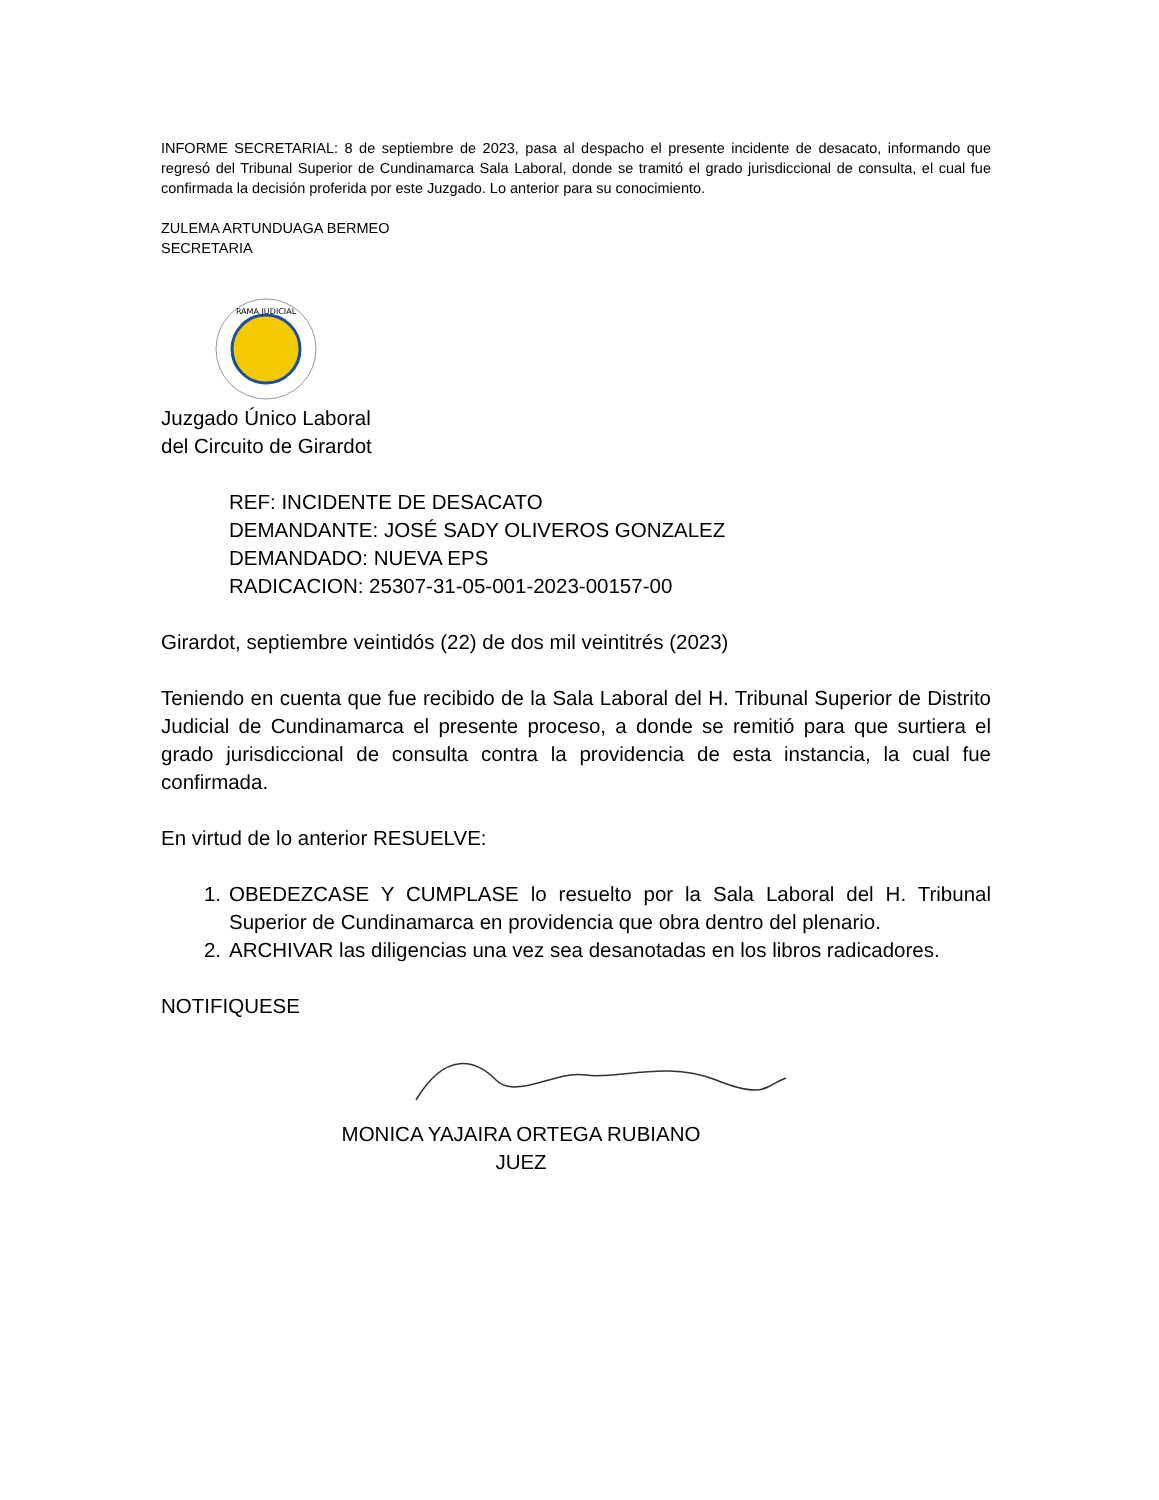INFORME SECRETARIAL: 8 de septiembre de 2023, pasa al despacho el presente incidente de desacato, informando que regresó del Tribunal Superior de Cundinamarca Sala Laboral, donde se tramitó el grado jurisdiccional de consulta, el cual fue confirmada la decisión proferida por este Juzgado. Lo anterior para su conocimiento.
ZULEMA ARTUNDUAGA BERMEO
SECRETARIA
RAMA JUDICIAL
Juzgado Único Laboral
del Circuito de Girardot
REF: INCIDENTE DE DESACATO
DEMANDANTE: JOSÉ SADY OLIVEROS GONZALEZ
DEMANDADO: NUEVA EPS
RADICACION: 25307-31-05-001-2023-00157-00
Girardot, septiembre veintidós (22) de dos mil veintitrés (2023)
Teniendo en cuenta que fue recibido de la Sala Laboral del H. Tribunal Superior de Distrito Judicial de Cundinamarca el presente proceso, a donde se remitió para que surtiera el grado jurisdiccional de consulta contra la providencia de esta instancia, la cual fue confirmada.
En virtud de lo anterior RESUELVE:
1. OBEDEZCASE Y CUMPLASE lo resuelto por la Sala Laboral del H. Tribunal Superior de Cundinamarca en providencia que obra dentro del plenario.
2. ARCHIVAR las diligencias una vez sea desanotadas en los libros radicadores.
NOTIFIQUESE
MONICA YAJAIRA ORTEGA RUBIANO
JUEZ